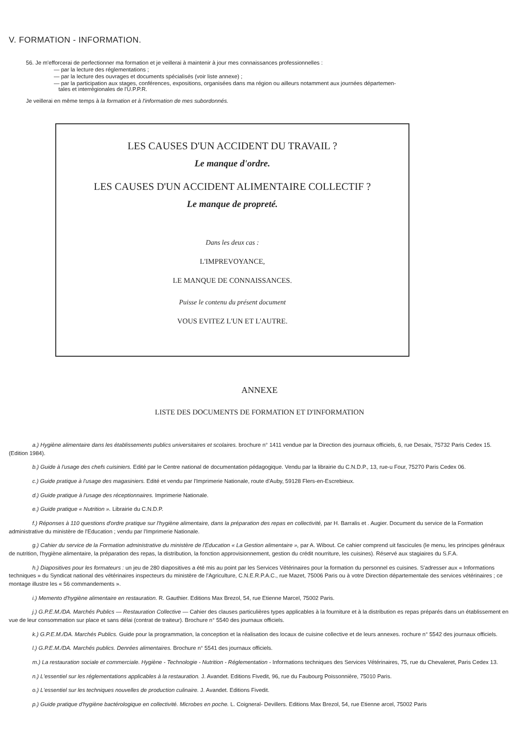V. FORMATION - INFORMATION.
56. Je m'efforcerai de perfectionner ma formation et je veillerai à maintenir à jour mes connaissances professionnelles :
— par la lecture des réglementations ;
— par la lecture des ouvrages et documents spécialisés (voir liste annexe) ;
— par la participation aux stages, conférences, expositions, organisées dans ma région ou ailleurs notamment aux journées départemen-
tales et interrégionales de l'U.P.P.R.
Je veillerai en même temps à la formation et à l'information de mes subordonnés.
LES CAUSES D'UN ACCIDENT DU TRAVAIL ?
Le manque d'ordre.
LES CAUSES D'UN ACCIDENT ALIMENTAIRE COLLECTIF ?
Le manque de propreté.
Dans les deux cas :
L'IMPREVOYANCE,
LE MANQUE DE CONNAISSANCES.
Puisse le contenu du présent document
VOUS EVITEZ L'UN ET L'AUTRE.
ANNEXE
LISTE DES DOCUMENTS DE FORMATION ET D'INFORMATION
a.) Hygiène alimentaire dans les établissements publics universitaires et scolaires. brochure n° 1411 vendue par la Direction des journaux officiels, 6, rue Desaix, 75732 Paris Cedex 15. (Edition 1984).
b.) Guide à l'usage des chefs cuisiniers. Edité par le Centre national de documentation pédagogique. Vendu par la librairie du C.N.D.P., 13, rue-u Four, 75270 Paris Cedex 06.
c.) Guide pratique à l'usage des magasiniers. Edité et vendu par l'Imprimerie Nationale, route d'Auby, 59128 Flers-en-Escrebieux.
d.) Guide pratique à l'usage des réceptionnaires. Imprimerie Nationale.
e.) Guide pratique « Nutrition ». Librairie du C.N.D.P.
f.) Réponses à 110 questions d'ordre pratique sur l'hygiène alimentaire, dans la préparation des repas en collectivité, par H. Barralis et . Augier. Document du service de la Formation administrative du ministère de l'Education ; vendu par l'Imprimerie Nationale.
g.) Cahier du service de la Formation administrative du ministère de l'Education « La Gestion alimentaire », par A. Wibout. Ce cahier comprend uit fascicules (le menu, les principes généraux de nutrition, l'hygiène alimentaire, la préparation des repas, la distribution, la fonction approvisionnement, gestion du crédit nourriture, les cuisines). Réservé aux stagiaires du S.F.A.
h.) Diapositives pour les formateurs : un jeu de 280 diapositives a été mis au point par les Services Vétérinaires pour la formation du personnel es cuisines. S'adresser aux « Informations techniques » du Syndicat national des vétérinaires inspecteurs du ministère de l'Agriculture, C.N.E.R.P.A.C., rue Mazet, 75006 Paris ou à votre Direction départementale des services vétérinaires ; ce montage illustre les « 56 commandements ».
i.) Memento d'hygiène alimentaire en restauration. R. Gauthier. Editions Max Brezol, 54, rue Etienne Marcel, 75002 Paris.
j.) G.P.E.M./DA. Marchés Publics — Restauration Collective — Cahier des clauses particulières types applicables à la fourniture et à la distribution es repas préparés dans un établissement en vue de leur consommation sur place et sans délai (contrat de traiteur). Brochure n° 5540 des journaux officiels.
k.) G.P.E.M./DA. Marchés Publics. Guide pour la programmation, la conception et la réalisation des locaux de cuisine collective et de leurs annexes. rochure n° 5542 des journaux officiels.
l.) G.P.E.M./DA. Marchés publics. Denrées alimentaires. Brochure n° 5541 des journaux officiels.
m.) La restauration sociale et commerciale. Hygiène - Technologie - Nutrition - Réglementation - Informations techniques des Services Vétérinaires, 75, rue du Chevaleret, Paris Cedex 13.
n.) L'essentiel sur les réglementations applicables à la restauration. J. Avandet. Editions Fivedit, 96, rue du Faubourg Poissonnière, 75010 Paris.
o.) L'essentiel sur les techniques nouvelles de production culinaire. J. Avandet. Editions Fivedit.
p.) Guide pratique d'hygiène bactérologique en collectivité. Microbes en poche. L. Coigneral- Devillers. Editions Max Brezol, 54, rue Etienne arcel, 75002 Paris